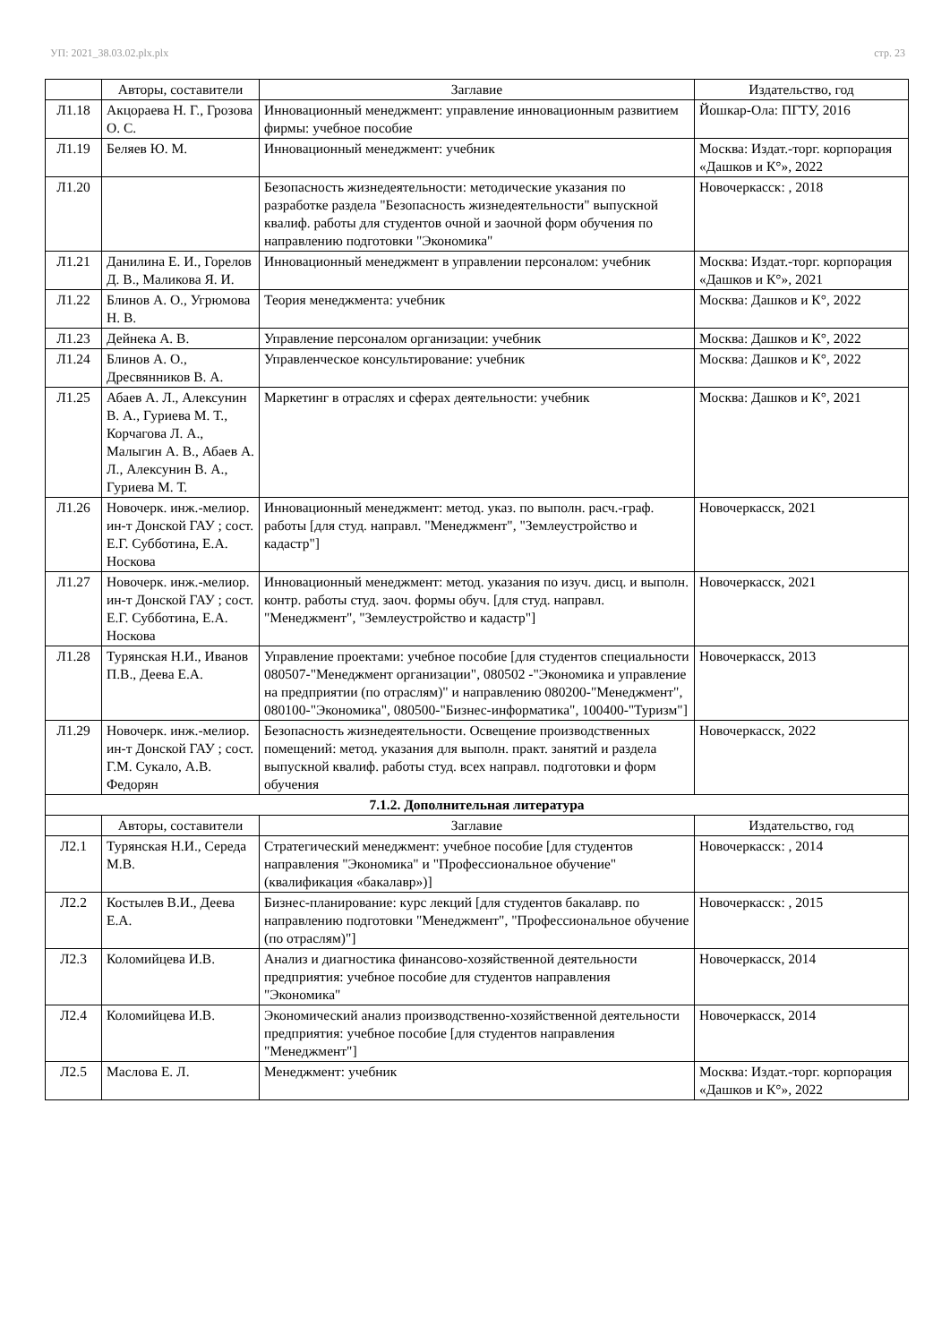УП: 2021_38.03.02.plx.plx стр. 23
| | Авторы, составители | Заглавие | Издательство, год |
| --- | --- | --- | --- |
| Л1.18 | Акцораева Н. Г., Грозова О. С. | Инновационный менеджмент: управление инновационным развитием фирмы: учебное пособие | Йошкар-Ола: ПГТУ, 2016 |
| Л1.19 | Беляев Ю. М. | Инновационный менеджмент: учебник | Москва: Издат.-торг. корпорация «Дашков и К°», 2022 |
| Л1.20 | | Безопасность жизнедеятельности: методические указания по разработке раздела "Безопасность жизнедеятельности" выпускной квалиф. работы для студентов очной и заочной форм обучения по направлению подготовки "Экономика" | Новочеркасск: , 2018 |
| Л1.21 | Данилина Е. И., Горелов Д. В., Маликова Я. И. | Инновационный менеджмент в управлении персоналом: учебник | Москва: Издат.-торг. корпорация «Дашков и К°», 2021 |
| Л1.22 | Блинов А. О., Угрюмова Н. В. | Теория менеджмента: учебник | Москва: Дашков и К°, 2022 |
| Л1.23 | Дейнека А. В. | Управление персоналом организации: учебник | Москва: Дашков и К°, 2022 |
| Л1.24 | Блинов А. О., Дресвянников В. А. | Управленческое консультирование: учебник | Москва: Дашков и К°, 2022 |
| Л1.25 | Абаев А. Л., Алексунин В. А., Гуриева М. Т., Корчагова Л. А., Малыгин А. В., Абаев А. Л., Алексунин В. А., Гуриева М. Т. | Маркетинг в отраслях и сферах деятельности: учебник | Москва: Дашков и К°, 2021 |
| Л1.26 | Новочерк. инж.-мелиор. ин-т Донской ГАУ ; сост. Е.Г. Субботина, Е.А. Носкова | Инновационный менеджмент: метод. указ. по выполн. расч.-граф. работы [для студ. направл. "Менеджмент", "Землеустройство и кадастр"] | Новочеркасск, 2021 |
| Л1.27 | Новочерк. инж.-мелиор. ин-т Донской ГАУ ; сост. Е.Г. Субботина, Е.А. Носкова | Инновационный менеджмент: метод. указания по изуч. дисц. и выполн. контр. работы студ. заоч. формы обуч. [для студ. направл. "Менеджмент", "Землеустройство и кадастр"] | Новочеркасск, 2021 |
| Л1.28 | Турянская Н.И., Иванов П.В., Деева Е.А. | Управление проектами: учебное пособие [для студентов специальности 080507-"Менеджмент организации", 080502 -"Экономика и управление на предприятии (по отраслям)" и направлению 080200-"Менеджмент", 080100-"Экономика", 080500-"Бизнес-информатика", 100400-"Туризм"] | Новочеркасск, 2013 |
| Л1.29 | Новочерк. инж.-мелиор. ин-т Донской ГАУ ; сост. Г.М. Сукало, А.В. Федорян | Безопасность жизнедеятельности. Освещение производственных помещений: метод. указания для выполн. практ. занятий и раздела выпускной квалиф. работы студ. всех направл. подготовки и форм обучения | Новочеркасск, 2022 |
| 7.1.2. Дополнительная литература | | | |
| | Авторы, составители | Заглавие | Издательство, год |
| Л2.1 | Турянская Н.И., Середа М.В. | Стратегический менеджмент: учебное пособие [для студентов направления "Экономика" и "Профессиональное обучение" (квалификация «бакалавр»)] | Новочеркасск: , 2014 |
| Л2.2 | Костылев В.И., Деева Е.А. | Бизнес-планирование: курс лекций [для студентов бакалавр. по направлению подготовки "Менеджмент", "Профессиональное обучение (по отраслям)"] | Новочеркасск: , 2015 |
| Л2.3 | Коломийцева И.В. | Анализ и диагностика финансово-хозяйственной деятельности предприятия: учебное пособие для студентов направления "Экономика" | Новочеркасск, 2014 |
| Л2.4 | Коломийцева И.В. | Экономический анализ производственно-хозяйственной деятельности предприятия: учебное пособие [для студентов направления "Менеджмент"] | Новочеркасск, 2014 |
| Л2.5 | Маслова Е. Л. | Менеджмент: учебник | Москва: Издат.-торг. корпорация «Дашков и К°», 2022 |